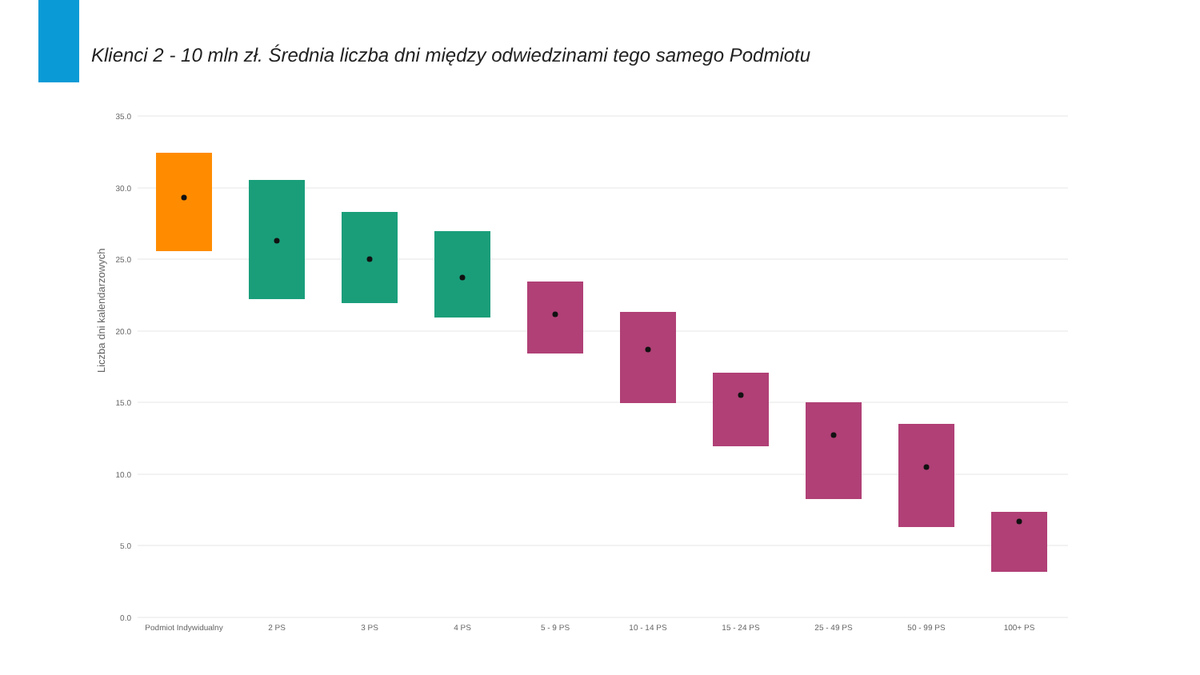Klienci 2 - 10 mln zł. Średnia liczba dni między odwiedzinami tego samego Podmiotu
35.0
30.0
25.0
20.0
15.0
10.0
5.0
0.0
Liczba dni kalendarzowych
Podmiot Indywidualny2 PS3 PS4 PS5 - 9 PS10 - 14 PS15 - 24 PS25 - 49 PS50 - 99 PS100+ PS